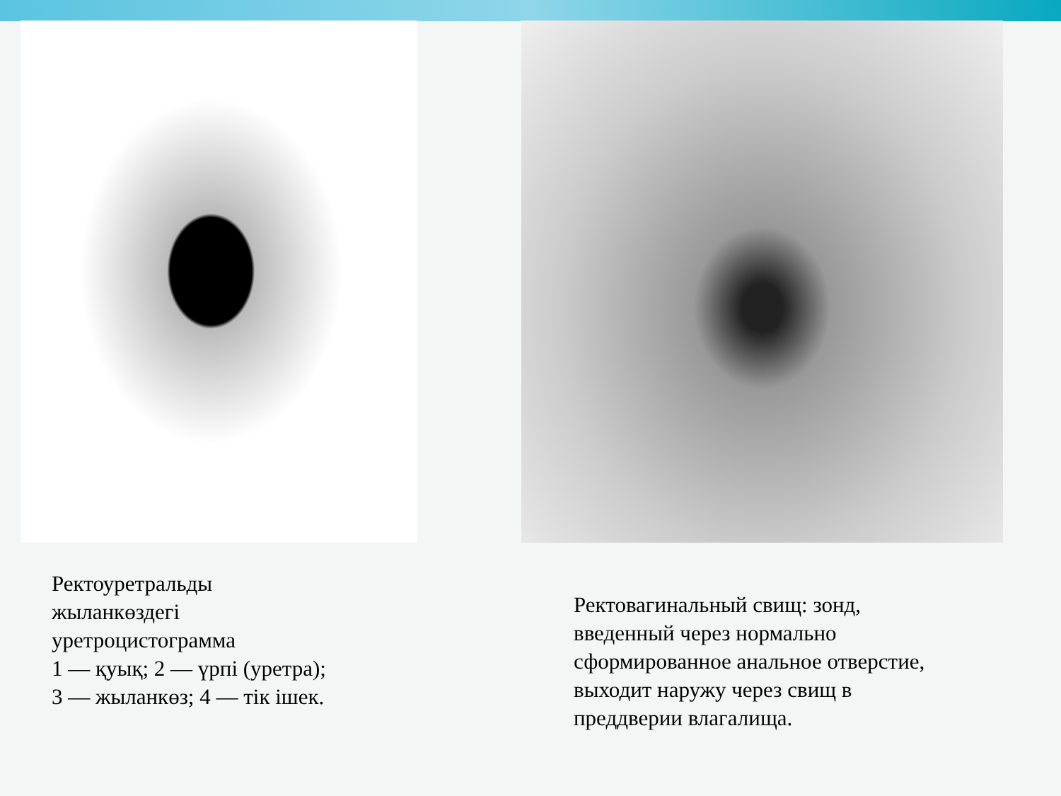Ректоуретральды жыланкөздегі уретроцистограмма
1 — қуық; 2 — үрпі (уретра); 3 — жыланкөз; 4 — тік ішек.
Ректовагинальный свищ: зонд, введенный через нормально сформированное анальное отверстие, выходит наружу через свищ в преддверии влагалища.